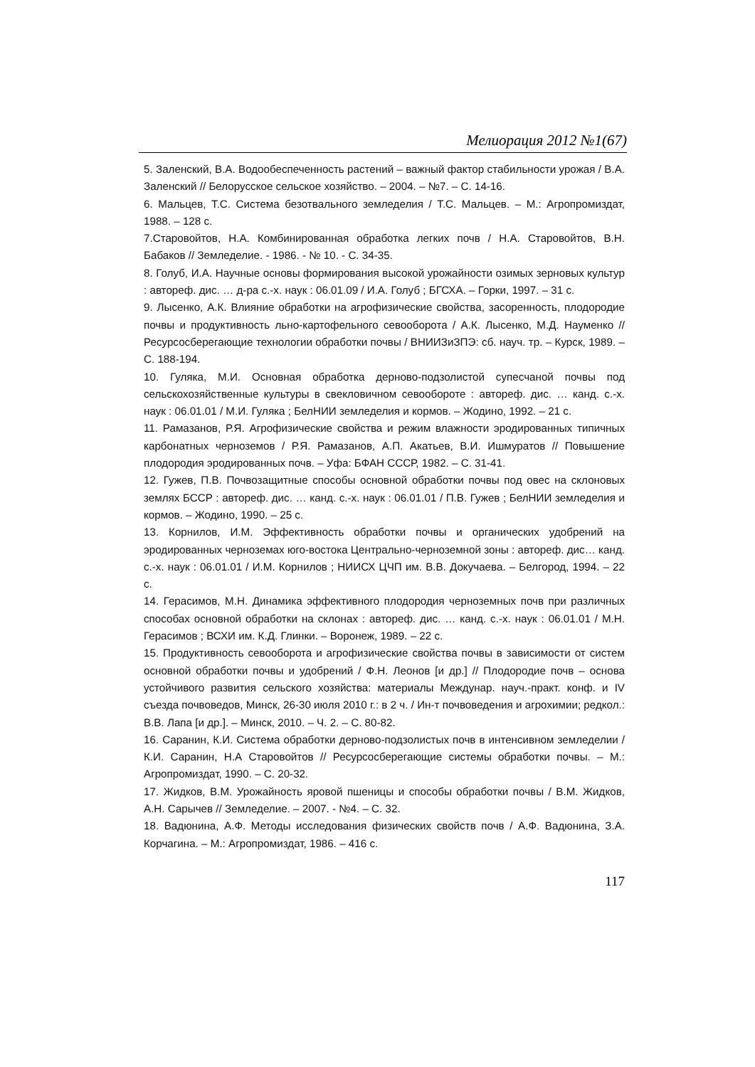Мелиорация 2012 №1(67)
5. Заленский, В.А. Водообеспеченность растений – важный фактор стабильности урожая / В.А. Заленский // Белорусское сельское хозяйство. – 2004. – №7. – С. 14-16.
6. Мальцев, Т.С. Система безотвального земледелия / Т.С. Мальцев. – М.: Агропромиздат, 1988. – 128 с.
7.Старовойтов, Н.А. Комбинированная обработка легких почв / Н.А. Старовойтов, В.Н. Бабаков // Земледелие. - 1986. - № 10. - С. 34-35.
8. Голуб, И.А. Научные основы формирования высокой урожайности озимых зерновых культур : автореф. дис. … д-ра с.-х. наук : 06.01.09 / И.А. Голуб ; БГСХА. – Горки, 1997. – 31 с.
9. Лысенко, А.К. Влияние обработки на агрофизические свойства, засоренность, плодородие почвы и продуктивность льно-картофельного севооборота / А.К. Лысенко, М.Д. Науменко // Ресурсосберегающие технологии обработки почвы / ВНИИЗиЗПЭ: сб. науч. тр. – Курск, 1989. – С. 188-194.
10. Гуляка, М.И. Основная обработка дерново-подзолистой супесчаной почвы под сельскохозяйственные культуры в свекловичном севообороте : автореф. дис. … канд. с.-х. наук : 06.01.01 / М.И. Гуляка ; БелНИИ земледелия и кормов. – Жодино, 1992. – 21 с.
11. Рамазанов, Р.Я. Агрофизические свойства и режим влажности эродированных типичных карбонатных черноземов / Р.Я. Рамазанов, А.П. Акатьев, В.И. Ишмуратов // Повышение плодородия эродированных почв. – Уфа: БФАН СССР, 1982. – С. 31-41.
12. Гужев, П.В. Почвозащитные способы основной обработки почвы под овес на склоновых землях БССР : автореф. дис. … канд. с.-х. наук : 06.01.01 / П.В. Гужев ; БелНИИ земледелия и кормов. – Жодино, 1990. – 25 с.
13. Корнилов, И.М. Эффективность обработки почвы и органических удобрений на эродированных черноземах юго-востока Центрально-черноземной зоны : автореф. дис… канд. с.-х. наук : 06.01.01 / И.М. Корнилов ; НИИСХ ЦЧП им. В.В. Докучаева. – Белгород, 1994. – 22 с.
14. Герасимов, М.Н. Динамика эффективного плодородия черноземных почв при различных способах основной обработки на склонах : автореф. дис. … канд. с.-х. наук : 06.01.01 / М.Н. Герасимов ; ВСХИ им. К.Д. Глинки. – Воронеж, 1989. – 22 с.
15. Продуктивность севооборота и агрофизические свойства почвы в зависимости от систем основной обработки почвы и удобрений / Ф.Н. Леонов [и др.] // Плодородие почв – основа устойчивого развития сельского хозяйства: материалы Междунар. науч.-практ. конф. и IV съезда почвоведов, Минск, 26-30 июля 2010 г.: в 2 ч. / Ин-т почвоведения и агрохимии; редкол.: В.В. Лапа [и др.]. – Минск, 2010. – Ч. 2. – С. 80-82.
16. Саранин, К.И. Система обработки дерново-подзолистых почв в интенсивном земледелии / К.И. Саранин, Н.А Старовойтов // Ресурсосберегающие системы обработки почвы. – М.: Агропромиздат, 1990. – С. 20-32.
17. Жидков, В.М. Урожайность яровой пшеницы и способы обработки почвы / В.М. Жидков, А.Н. Сарычев // Земледелие. – 2007. - №4. – С. 32.
18. Вадюнина, А.Ф. Методы исследования физических свойств почв / А.Ф. Вадюнина, З.А. Корчагина. – М.: Агропромиздат, 1986. – 416 с.
117